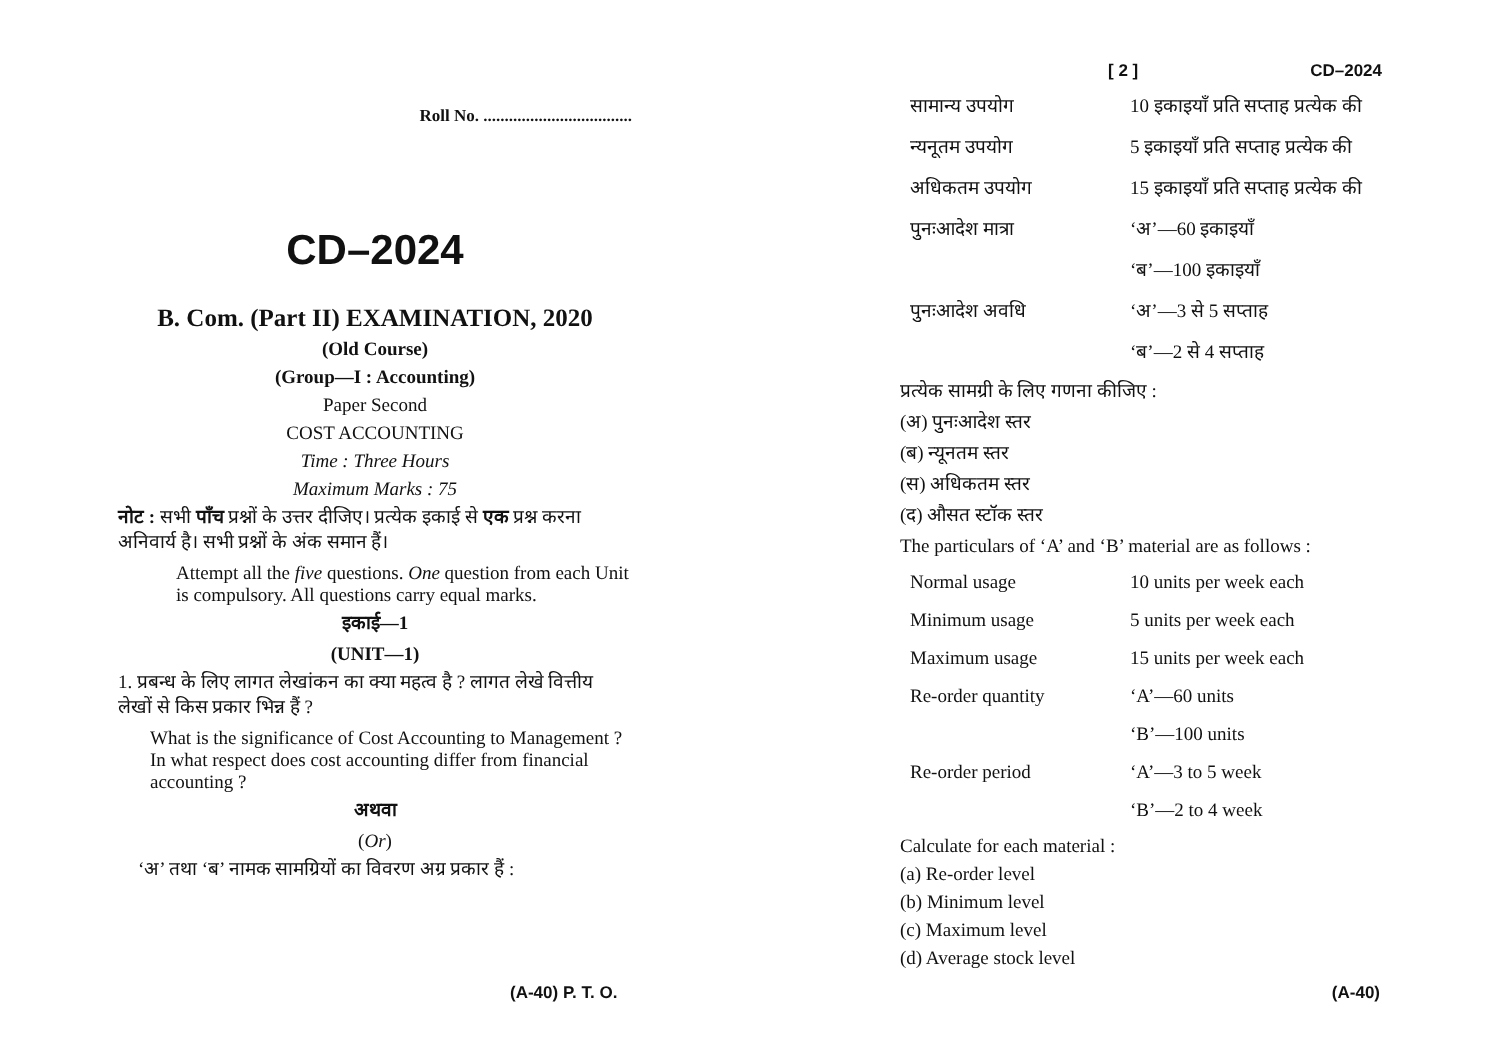Roll No. ...................................
CD–2024
B. Com. (Part II) EXAMINATION, 2020
(Old Course)
(Group—I : Accounting)
Paper Second
COST ACCOUNTING
Time : Three Hours
Maximum Marks : 75
नोट : सभी पाँच प्रश्नों के उत्तर दीजिए। प्रत्येक इकाई से एक प्रश्न करना अनिवार्य है। सभी प्रश्नों के अंक समान हैं।
Attempt all the five questions. One question from each Unit is compulsory. All questions carry equal marks.
इकाई—1
(UNIT—1)
1. प्रबन्ध के लिए लागत लेखांकन का क्या महत्व है ? लागत लेखे वित्तीय लेखों से किस प्रकार भिन्न हैं ?
What is the significance of Cost Accounting to Management ? In what respect does cost accounting differ from financial accounting ?
अथवा
(Or)
‘अ’ तथा ‘ब’ नामक सामग्रियों का विवरण अग्र प्रकार हैं :
(A-40) P. T. O.
[ 2 ] CD–2024
| सामान्य उपयोग | 10 इकाइयाँ प्रति सप्ताह प्रत्येक की |
| न्यनूतम उपयोग | 5 इकाइयाँ प्रति सप्ताह प्रत्येक की |
| अधिकतम उपयोग | 15 इकाइयाँ प्रति सप्ताह प्रत्येक की |
| पुनःआदेश मात्रा | ‘अ’—60 इकाइयाँ |
| | ‘ब’—100 इकाइयाँ |
| पुनःआदेश अवधि | ‘अ’—3 से 5 सप्ताह |
| | ‘ब’—2 से 4 सप्ताह |
प्रत्येक सामग्री के लिए गणना कीजिए :
(अ) पुनःआदेश स्तर
(ब) न्यूनतम स्तर
(स) अधिकतम स्तर
(द) औसत स्टॉक स्तर
The particulars of ‘A’ and ‘B’ material are as follows :
| Normal usage | 10 units per week each |
| Minimum usage | 5 units per week each |
| Maximum usage | 15 units per week each |
| Re-order quantity | ‘A’—60 units |
| | ‘B’—100 units |
| Re-order period | ‘A’—3 to 5 week |
| | ‘B’—2 to 4 week |
Calculate for each material :
(a) Re-order level
(b) Minimum level
(c) Maximum level
(d) Average stock level
(A-40)